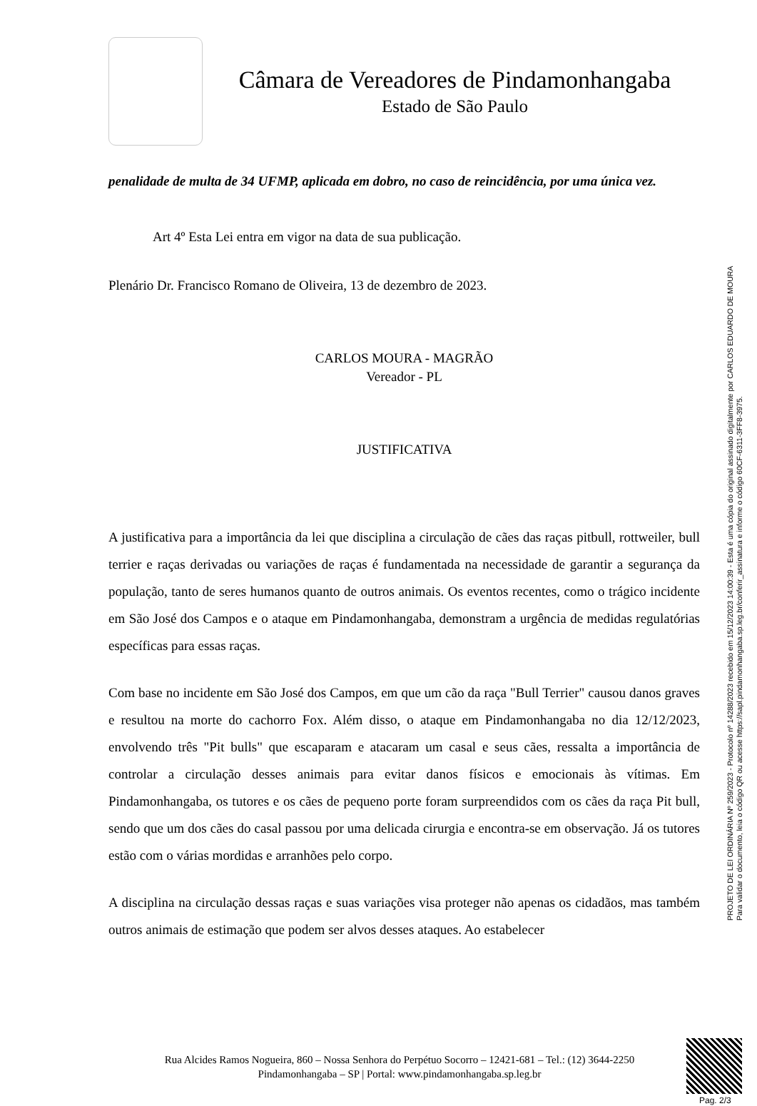Câmara de Vereadores de Pindamonhangaba
Estado de São Paulo
penalidade de multa de 34 UFMP, aplicada em dobro, no caso de reincidência, por uma única vez.
Art 4º Esta Lei entra em vigor na data de sua publicação.
Plenário Dr. Francisco Romano de Oliveira, 13 de dezembro de 2023.
CARLOS MOURA - MAGRÃO
Vereador - PL
JUSTIFICATIVA
A justificativa para a importância da lei que disciplina a circulação de cães das raças pitbull, rottweiler, bull terrier e raças derivadas ou variações de raças é fundamentada na necessidade de garantir a segurança da população, tanto de seres humanos quanto de outros animais. Os eventos recentes, como o trágico incidente em São José dos Campos e o ataque em Pindamonhangaba, demonstram a urgência de medidas regulatórias específicas para essas raças.
Com base no incidente em São José dos Campos, em que um cão da raça "Bull Terrier" causou danos graves e resultou na morte do cachorro Fox. Além disso, o ataque em Pindamonhangaba no dia 12/12/2023, envolvendo três "Pit bulls" que escaparam e atacaram um casal e seus cães, ressalta a importância de controlar a circulação desses animais para evitar danos físicos e emocionais às vítimas. Em Pindamonhangaba, os tutores e os cães de pequeno porte foram surpreendidos com os cães da raça Pit bull, sendo que um dos cães do casal passou por uma delicada cirurgia e encontra-se em observação. Já os tutores estão com o várias mordidas e arranhões pelo corpo.
A disciplina na circulação dessas raças e suas variações visa proteger não apenas os cidadãos, mas também outros animais de estimação que podem ser alvos desses ataques. Ao estabelecer
PROJETO DE LEI ORDINÁRIA Nº 259/2023 - Protocolo nº 14288/2023 recebido em 15/12/2023 14:00:39 - Esta é uma cópia do original assinado digitalmente por CARLOS EDUARDO DE MOURA
Para validar o documento, leia o código QR ou acesse https://sapl.pindamonhangaba.sp.leg.br/conferir_assinatura e informe o código 60CF-6311-3FF8-3975.
Rua Alcides Ramos Nogueira, 860 – Nossa Senhora do Perpétuo Socorro – 12421-681 – Tel.: (12) 3644-2250
Pindamonhangaba – SP | Portal: www.pindamonhangaba.sp.leg.br
Pag. 2/3